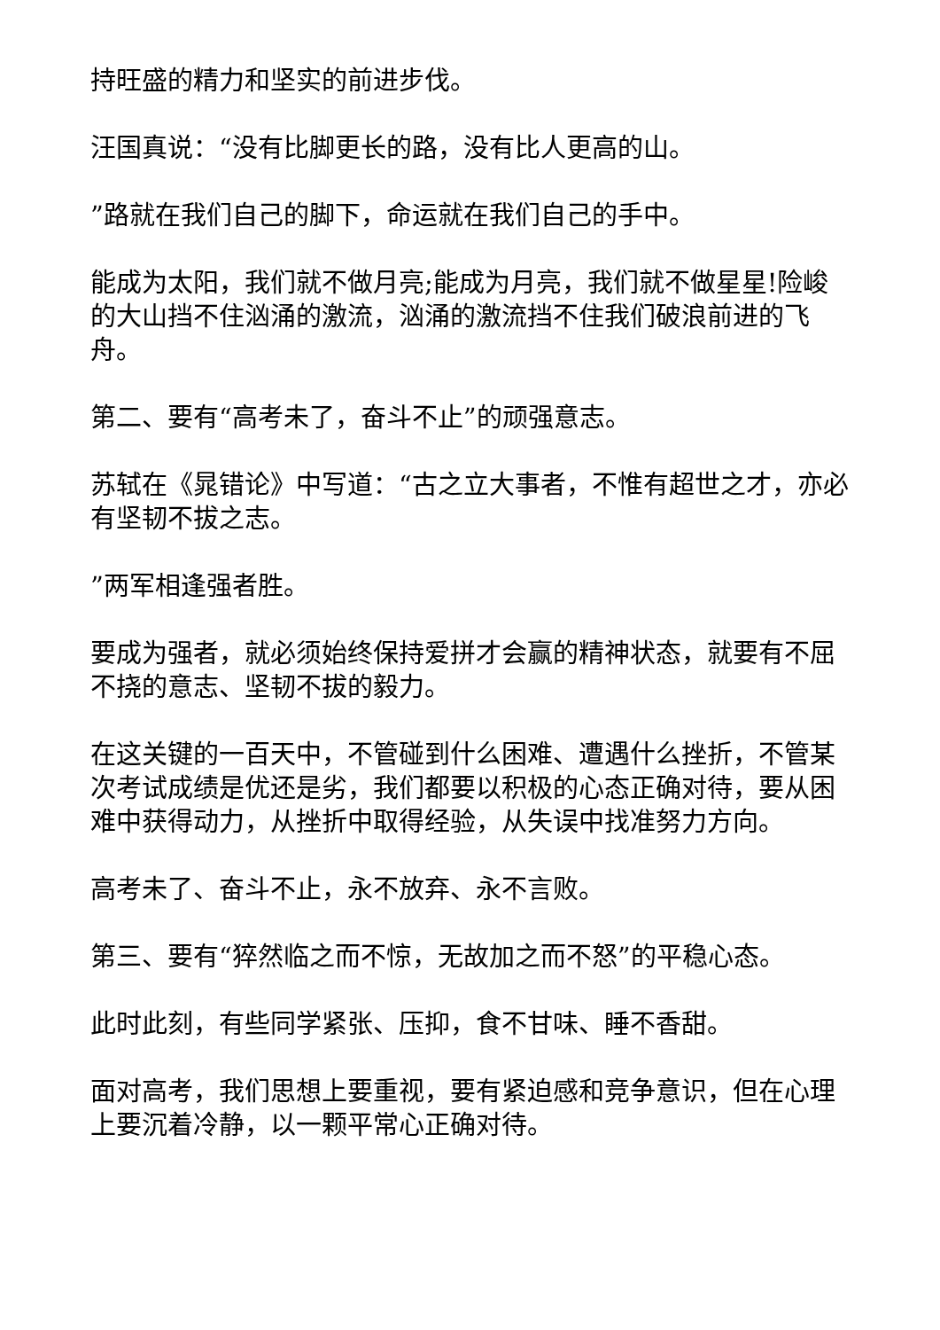持旺盛的精力和坚实的前进步伐。
汪国真说：“没有比脚更长的路，没有比人更高的山。
”路就在我们自己的脚下，命运就在我们自己的手中。
能成为太阳，我们就不做月亮;能成为月亮，我们就不做星星!险峻的大山挡不住汹涌的激流，汹涌的激流挡不住我们破浪前进的飞舟。
第二、要有“高考未了，奋斗不止”的顽强意志。
苏轼在《晁错论》中写道：“古之立大事者，不惟有超世之才，亦必有坚韧不拔之志。
”两军相逢强者胜。
要成为强者，就必须始终保持爱拼才会赢的精神状态，就要有不屈不挠的意志、坚韧不拔的毅力。
在这关键的一百天中，不管碰到什么困难、遭遇什么挫折，不管某次考试成绩是优还是劣，我们都要以积极的心态正确对待，要从困难中获得动力，从挫折中取得经验，从失误中找准努力方向。
高考未了、奋斗不止，永不放弃、永不言败。
第三、要有“猝然临之而不惊，无故加之而不怒”的平稳心态。
此时此刻，有些同学紧张、压抑，食不甘味、睡不香甜。
面对高考，我们思想上要重视，要有紧迫感和竞争意识，但在心理上要沉着冷静，以一颗平常心正确对待。